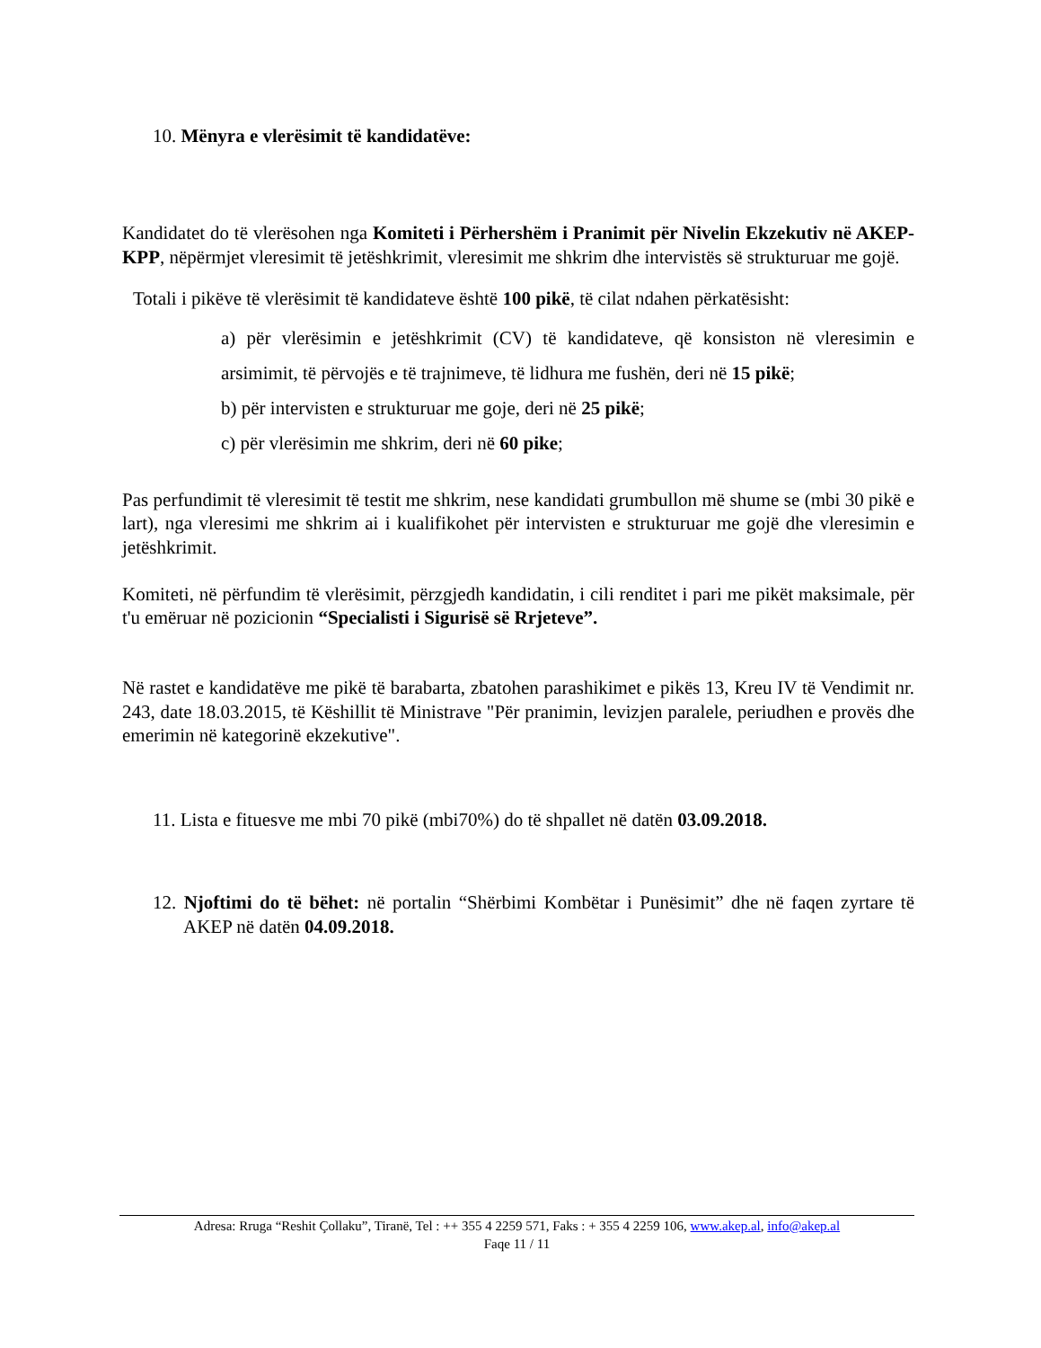10. Mënyra e vlerësimit të kandidatëve:
Kandidatet do të vlerësohen nga Komiteti i Përhershëm i Pranimit për Nivelin Ekzekutiv në AKEP- KPP, nëpërmjet vleresimit të jetëshkrimit, vleresimit me shkrim dhe intervistës së strukturuar me gojë.
Totali i pikëve të vlerësimit të kandidateve është 100 pikë, të cilat ndahen përkatësisht:
a) për vlerësimin e jetëshkrimit (CV) të kandidateve, që konsiston në vleresimin e arsimimit, të përvojës e të trajnimeve, të lidhura me fushën, deri në 15 pikë;
b) për intervisten e strukturuar me goje, deri në 25 pikë;
c) për vlerësimin me shkrim, deri në 60 pike;
Pas perfundimit të vleresimit të testit me shkrim, nese kandidati grumbullon më shume se (mbi 30 pikë e lart), nga vleresimi me shkrim ai i kualifikohet për intervisten e strukturuar me gojë dhe vleresimin e jetëshkrimit.
Komiteti, në përfundim të vlerësimit, përzgjedh kandidatin, i cili renditet i pari me pikët maksimale, për t'u emëruar në pozicionin “Specialisti i Sigurisë së Rrjeteve”.
Në rastet e kandidatëve me pikë të barabarta, zbatohen parashikimet e pikës 13, Kreu IV të Vendimit nr. 243, date 18.03.2015, të Këshillit të Ministrave "Për pranimin, levizjen paralele, periudhen e provës dhe emerimin në kategorinë ekzekutive".
11. Lista e fituesve me mbi 70 pikë (mbi70%) do të shpallet në datën 03.09.2018.
12. Njoftimi do të bëhet: në portalin “Shërbimi Kombëtar i Punësimit” dhe në faqen zyrtare të AKEP në datën 04.09.2018.
Adresa: Rruga “Reshit Çollaku”, Tiranë, Tel : ++ 355 4 2259 571, Faks : + 355 4 2259 106, www.akep.al, info@akep.al
Faqe 11 / 11